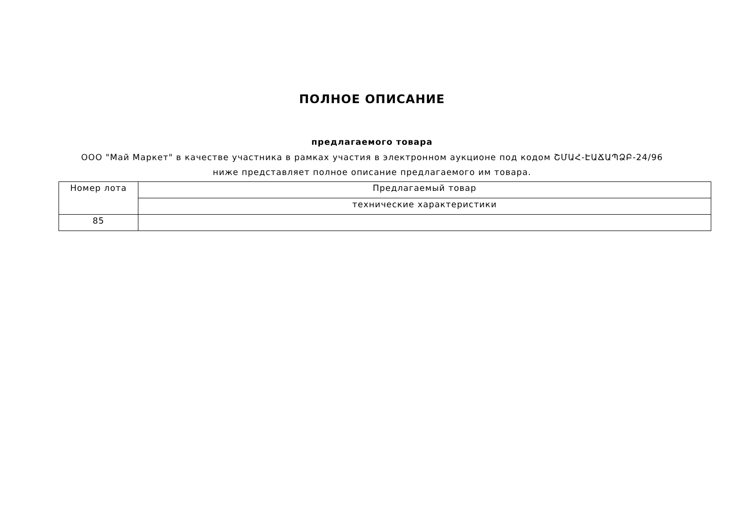ПОЛНОЕ ОПИСАНИЕ
предлагаемого товара
ООО "Май Маркет" в качестве участника в рамках участия в электронном аукционе под кодом ՇՄԱՀ-ԷԱՃԱՊՁԲ-24/96 ниже представляет полное описание предлагаемого им товара.
| Номер лота | Предлагаемый товар |
| --- | --- |
| | технические характеристики |
| 85 | |